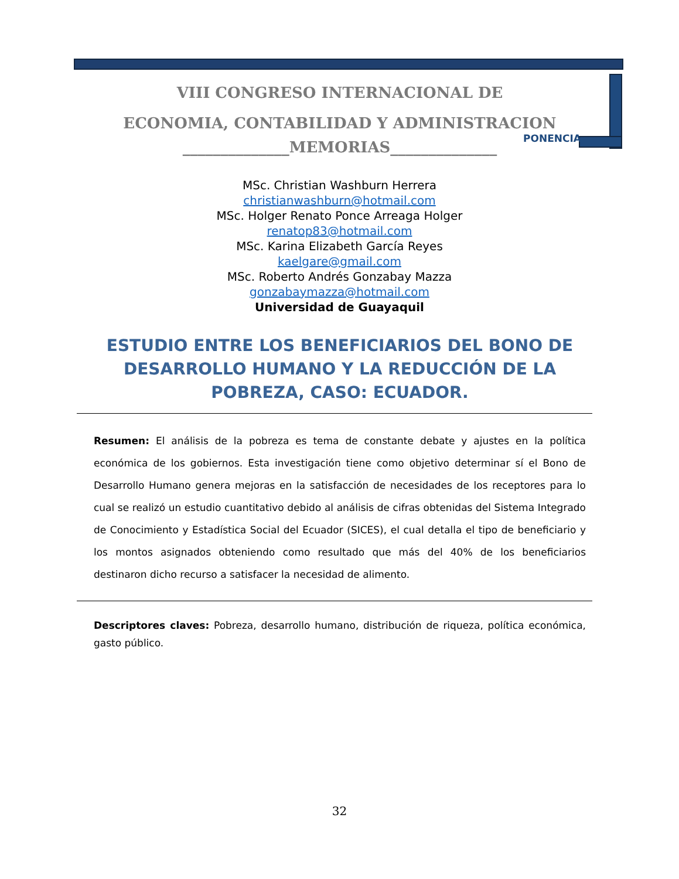VIII CONGRESO INTERNACIONAL DE
ECONOMIA, CONTABILIDAD Y ADMINISTRACION
______________MEMORIAS______________
PONENCIA
MSc. Christian Washburn Herrera
christianwashburn@hotmail.com
MSc. Holger Renato Ponce Arreaga Holger
renatop83@hotmail.com
MSc. Karina Elizabeth García Reyes
kaelgare@gmail.com
MSc. Roberto Andrés Gonzabay Mazza
gonzabaymazza@hotmail.com
Universidad de Guayaquil
ESTUDIO ENTRE LOS BENEFICIARIOS DEL BONO DE DESARROLLO HUMANO Y LA REDUCCIÓN DE LA POBREZA, CASO: ECUADOR.
Resumen: El análisis de la pobreza es tema de constante debate y ajustes en la política económica de los gobiernos. Esta investigación tiene como objetivo determinar sí el Bono de Desarrollo Humano genera mejoras en la satisfacción de necesidades de los receptores para lo cual se realizó un estudio cuantitativo debido al análisis de cifras obtenidas del Sistema Integrado de Conocimiento y Estadística Social del Ecuador (SICES), el cual detalla el tipo de beneficiario y los montos asignados obteniendo como resultado que más del 40% de los beneficiarios destinaron dicho recurso a satisfacer la necesidad de alimento.
Descriptores claves: Pobreza, desarrollo humano, distribución de riqueza, política económica, gasto público.
32